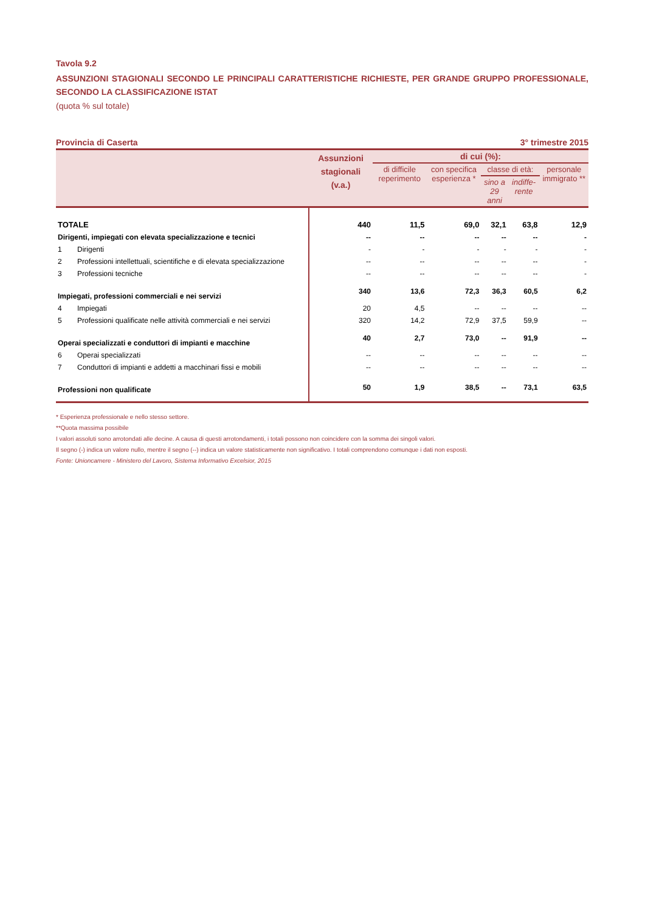Tavola 9.2
ASSUNZIONI STAGIONALI SECONDO LE PRINCIPALI CARATTERISTICHE RICHIESTE, PER GRANDE GRUPPO PROFESSIONALE, SECONDO LA CLASSIFICAZIONE ISTAT
(quota % sul totale)
Provincia di Caserta 3° trimestre 2015
| | Assunzioni stagionali (v.a.) | di cui (%): | | | | |
| --- | --- | --- | --- | --- | --- | --- |
| | | di difficile reperimento | con specifica esperienza * | classe di età: | | personale immigrato ** |
| | | | | sino a 29 anni | indiffe-rente | |
| TOTALE | 440 | 11,5 | 69,0 | 32,1 | 63,8 | 12,9 |
| Dirigenti, impiegati con elevata specializzazione e tecnici | -- | -- | -- | -- | -- | - |
| 1 Dirigenti | - | - | - | - | - | - |
| 2 Professioni intellettuali, scientifiche e di elevata specializzazione | -- | -- | -- | -- | -- | - |
| 3 Professioni tecniche | -- | -- | -- | -- | -- | - |
| Impiegati, professioni commerciali e nei servizi | 340 | 13,6 | 72,3 | 36,3 | 60,5 | 6,2 |
| 4 Impiegati | 20 | 4,5 | -- | -- | -- | -- |
| 5 Professioni qualificate nelle attività commerciali e nei servizi | 320 | 14,2 | 72,9 | 37,5 | 59,9 | -- |
| Operai specializzati e conduttori di impianti e macchine | 40 | 2,7 | 73,0 | -- | 91,9 | -- |
| 6 Operai specializzati | -- | -- | -- | -- | -- | -- |
| 7 Conduttori di impianti e addetti a macchinari fissi e mobili | -- | -- | -- | -- | -- | -- |
| Professioni non qualificate | 50 | 1,9 | 38,5 | -- | 73,1 | 63,5 |
* Esperienza professionale e nello stesso settore.
**Quota massima possibile
I valori assoluti sono arrotondati alle decine. A causa di questi arrotondamenti, i totali possono non coincidere con la somma dei singoli valori.
Il segno (-) indica un valore nullo, mentre il segno (--) indica un valore statisticamente non significativo. I totali comprendono comunque i dati non esposti.
Fonte: Unioncamere - Ministero del Lavoro, Sistema Informativo Excelsior, 2015